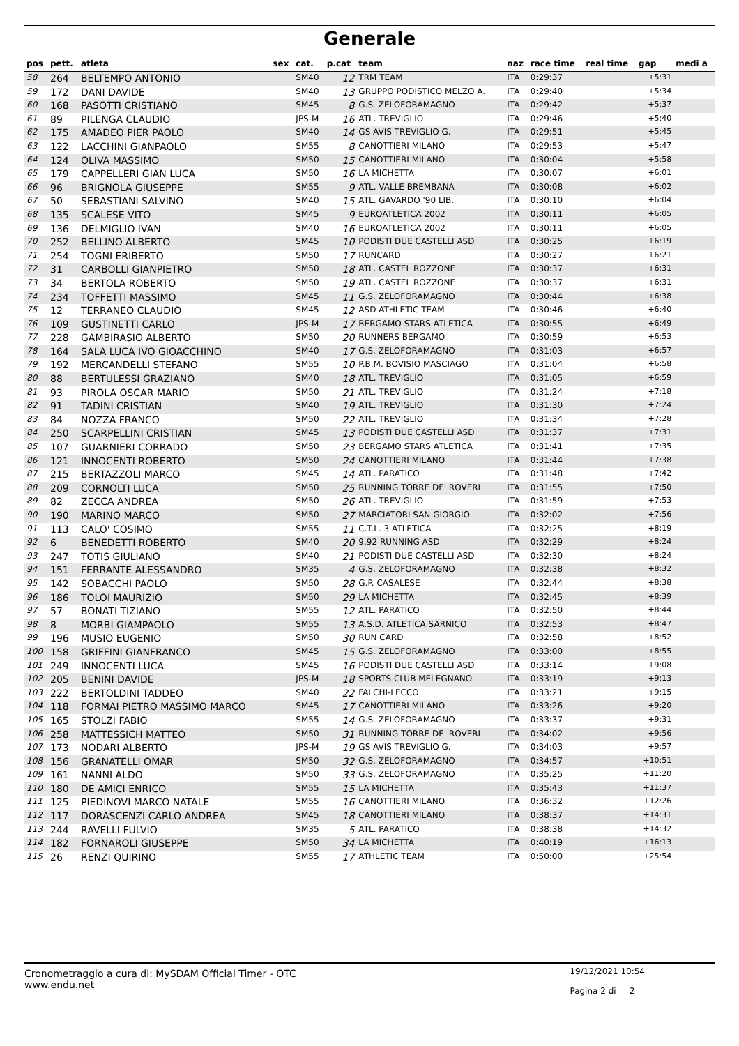Generale
| pos | pett. | atleta | sex | cat. | p.cat | team | naz | race time | real time | gap | medi a |
| --- | --- | --- | --- | --- | --- | --- | --- | --- | --- | --- | --- |
| 58 | 264 | BELTEMPO ANTONIO | | SM40 | 12 | TRM TEAM | ITA | 0:29:37 | | +5:31 | |
| 59 | 172 | DANI DAVIDE | | SM40 | 13 | GRUPPO PODISTICO MELZO A. | ITA | 0:29:40 | | +5:34 | |
| 60 | 168 | PASOTTI CRISTIANO | | SM45 | 8 | G.S. ZELOFORAMAGNO | ITA | 0:29:42 | | +5:37 | |
| 61 | 89 | PILENGA CLAUDIO | | JPS-M | 16 | ATL. TREVIGLIO | ITA | 0:29:46 | | +5:40 | |
| 62 | 175 | AMADEO PIER PAOLO | | SM40 | 14 | GS AVIS TREVIGLIO G. | ITA | 0:29:51 | | +5:45 | |
| 63 | 122 | LACCHINI GIANPAOLO | | SM55 | 8 | CANOTTIERI MILANO | ITA | 0:29:53 | | +5:47 | |
| 64 | 124 | OLIVA MASSIMO | | SM50 | 15 | CANOTTIERI MILANO | ITA | 0:30:04 | | +5:58 | |
| 65 | 179 | CAPPELLERI GIAN LUCA | | SM50 | 16 | LA MICHETTA | ITA | 0:30:07 | | +6:01 | |
| 66 | 96 | BRIGNOLA GIUSEPPE | | SM55 | 9 | ATL. VALLE BREMBANA | ITA | 0:30:08 | | +6:02 | |
| 67 | 50 | SEBASTIANI SALVINO | | SM40 | 15 | ATL. GAVARDO '90 LIB. | ITA | 0:30:10 | | +6:04 | |
| 68 | 135 | SCALESE VITO | | SM45 | 9 | EUROATLETICA 2002 | ITA | 0:30:11 | | +6:05 | |
| 69 | 136 | DELMIGLIO IVAN | | SM40 | 16 | EUROATLETICA 2002 | ITA | 0:30:11 | | +6:05 | |
| 70 | 252 | BELLINO ALBERTO | | SM45 | 10 | PODISTI DUE CASTELLI ASD | ITA | 0:30:25 | | +6:19 | |
| 71 | 254 | TOGNI ERIBERTO | | SM50 | 17 | RUNCARD | ITA | 0:30:27 | | +6:21 | |
| 72 | 31 | CARBOLLI GIANPIETRO | | SM50 | 18 | ATL. CASTEL ROZZONE | ITA | 0:30:37 | | +6:31 | |
| 73 | 34 | BERTOLA ROBERTO | | SM50 | 19 | ATL. CASTEL ROZZONE | ITA | 0:30:37 | | +6:31 | |
| 74 | 234 | TOFFETTI MASSIMO | | SM45 | 11 | G.S. ZELOFORAMAGNO | ITA | 0:30:44 | | +6:38 | |
| 75 | 12 | TERRANEO CLAUDIO | | SM45 | 12 | ASD ATHLETIC TEAM | ITA | 0:30:46 | | +6:40 | |
| 76 | 109 | GUSTINETTI CARLO | | JPS-M | 17 | BERGAMO STARS ATLETICA | ITA | 0:30:55 | | +6:49 | |
| 77 | 228 | GAMBIRASIO ALBERTO | | SM50 | 20 | RUNNERS BERGAMO | ITA | 0:30:59 | | +6:53 | |
| 78 | 164 | SALA LUCA IVO GIOACCHINO | | SM40 | 17 | G.S. ZELOFORAMAGNO | ITA | 0:31:03 | | +6:57 | |
| 79 | 192 | MERCANDELLI STEFANO | | SM55 | 10 | P.B.M. BOVISIO MASCIAGO | ITA | 0:31:04 | | +6:58 | |
| 80 | 88 | BERTULESSI GRAZIANO | | SM40 | 18 | ATL. TREVIGLIO | ITA | 0:31:05 | | +6:59 | |
| 81 | 93 | PIROLA OSCAR MARIO | | SM50 | 21 | ATL. TREVIGLIO | ITA | 0:31:24 | | +7:18 | |
| 82 | 91 | TADINI CRISTIAN | | SM40 | 19 | ATL. TREVIGLIO | ITA | 0:31:30 | | +7:24 | |
| 83 | 84 | NOZZA FRANCO | | SM50 | 22 | ATL. TREVIGLIO | ITA | 0:31:34 | | +7:28 | |
| 84 | 250 | SCARPELLINI CRISTIAN | | SM45 | 13 | PODISTI DUE CASTELLI ASD | ITA | 0:31:37 | | +7:31 | |
| 85 | 107 | GUARNIERI CORRADO | | SM50 | 23 | BERGAMO STARS ATLETICA | ITA | 0:31:41 | | +7:35 | |
| 86 | 121 | INNOCENTI ROBERTO | | SM50 | 24 | CANOTTIERI MILANO | ITA | 0:31:44 | | +7:38 | |
| 87 | 215 | BERTAZZOLI MARCO | | SM45 | 14 | ATL. PARATICO | ITA | 0:31:48 | | +7:42 | |
| 88 | 209 | CORNOLTI LUCA | | SM50 | 25 | RUNNING TORRE DE' ROVERI | ITA | 0:31:55 | | +7:50 | |
| 89 | 82 | ZECCA ANDREA | | SM50 | 26 | ATL. TREVIGLIO | ITA | 0:31:59 | | +7:53 | |
| 90 | 190 | MARINO MARCO | | SM50 | 27 | MARCIATORI SAN GIORGIO | ITA | 0:32:02 | | +7:56 | |
| 91 | 113 | CALO' COSIMO | | SM55 | 11 | C.T.L. 3 ATLETICA | ITA | 0:32:25 | | +8:19 | |
| 92 | 6 | BENEDETTI ROBERTO | | SM40 | 20 | 9,92 RUNNING ASD | ITA | 0:32:29 | | +8:24 | |
| 93 | 247 | TOTIS GIULIANO | | SM40 | 21 | PODISTI DUE CASTELLI ASD | ITA | 0:32:30 | | +8:24 | |
| 94 | 151 | FERRANTE ALESSANDRO | | SM35 | 4 | G.S. ZELOFORAMAGNO | ITA | 0:32:38 | | +8:32 | |
| 95 | 142 | SOBACCHI PAOLO | | SM50 | 28 | G.P. CASALESE | ITA | 0:32:44 | | +8:38 | |
| 96 | 186 | TOLOI MAURIZIO | | SM50 | 29 | LA MICHETTA | ITA | 0:32:45 | | +8:39 | |
| 97 | 57 | BONATI TIZIANO | | SM55 | 12 | ATL. PARATICO | ITA | 0:32:50 | | +8:44 | |
| 98 | 8 | MORBI GIAMPAOLO | | SM55 | 13 | A.S.D. ATLETICA SARNICO | ITA | 0:32:53 | | +8:47 | |
| 99 | 196 | MUSIO EUGENIO | | SM50 | 30 | RUN CARD | ITA | 0:32:58 | | +8:52 | |
| 100 | 158 | GRIFFINI GIANFRANCO | | SM45 | 15 | G.S. ZELOFORAMAGNO | ITA | 0:33:00 | | +8:55 | |
| 101 | 249 | INNOCENTI LUCA | | SM45 | 16 | PODISTI DUE CASTELLI ASD | ITA | 0:33:14 | | +9:08 | |
| 102 | 205 | BENINI DAVIDE | | JPS-M | 18 | SPORTS CLUB MELEGNANO | ITA | 0:33:19 | | +9:13 | |
| 103 | 222 | BERTOLDINI TADDEO | | SM40 | 22 | FALCHI-LECCO | ITA | 0:33:21 | | +9:15 | |
| 104 | 118 | FORMAI PIETRO MASSIMO MARCO | | SM45 | 17 | CANOTTIERI MILANO | ITA | 0:33:26 | | +9:20 | |
| 105 | 165 | STOLZI FABIO | | SM55 | 14 | G.S. ZELOFORAMAGNO | ITA | 0:33:37 | | +9:31 | |
| 106 | 258 | MATTESSICH MATTEO | | SM50 | 31 | RUNNING TORRE DE' ROVERI | ITA | 0:34:02 | | +9:56 | |
| 107 | 173 | NODARI ALBERTO | | JPS-M | 19 | GS AVIS TREVIGLIO G. | ITA | 0:34:03 | | +9:57 | |
| 108 | 156 | GRANATELLI OMAR | | SM50 | 32 | G.S. ZELOFORAMAGNO | ITA | 0:34:57 | | +10:51 | |
| 109 | 161 | NANNI ALDO | | SM50 | 33 | G.S. ZELOFORAMAGNO | ITA | 0:35:25 | | +11:20 | |
| 110 | 180 | DE AMICI ENRICO | | SM55 | 15 | LA MICHETTA | ITA | 0:35:43 | | +11:37 | |
| 111 | 125 | PIEDINOVI MARCO NATALE | | SM55 | 16 | CANOTTIERI MILANO | ITA | 0:36:32 | | +12:26 | |
| 112 | 117 | DORASCENZI CARLO ANDREA | | SM45 | 18 | CANOTTIERI MILANO | ITA | 0:38:37 | | +14:31 | |
| 113 | 244 | RAVELLI FULVIO | | SM35 | 5 | ATL. PARATICO | ITA | 0:38:38 | | +14:32 | |
| 114 | 182 | FORNAROLI GIUSEPPE | | SM50 | 34 | LA MICHETTA | ITA | 0:40:19 | | +16:13 | |
| 115 | 26 | RENZI QUIRINO | | SM55 | 17 | ATHLETIC TEAM | ITA | 0:50:00 | | +25:54 | |
Cronometraggio a cura di: MySDAM Official Timer - OTC
www.endu.net
19/12/2021 10:54
Pagina 2 di 2